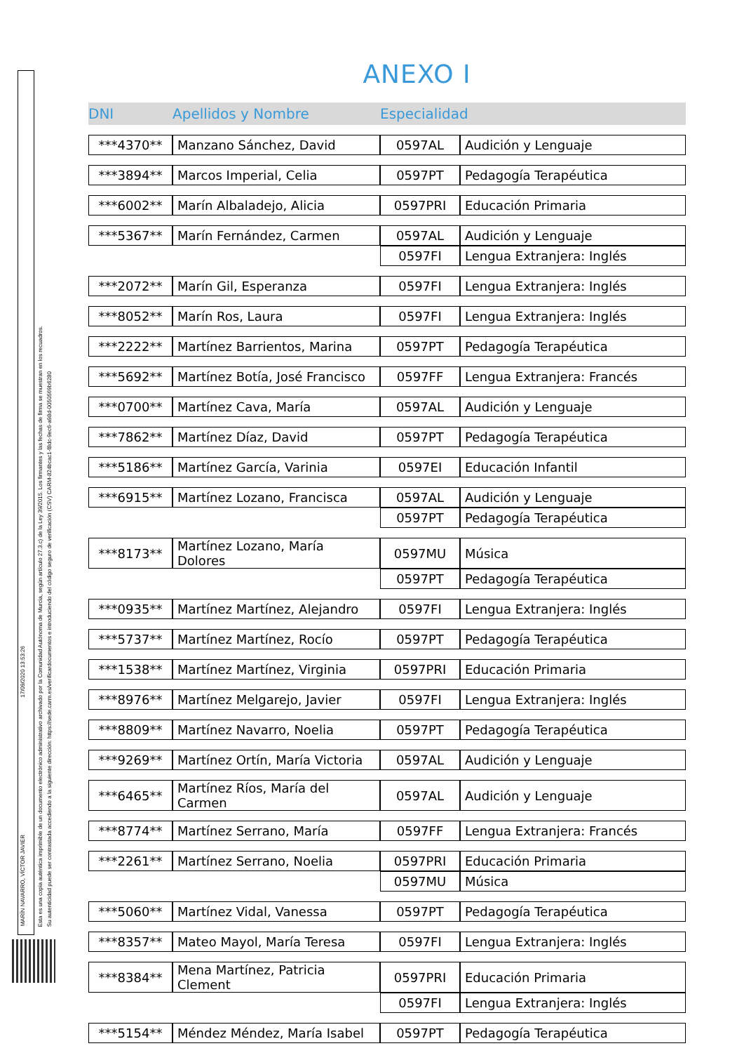MARÍN NAVARRO, VÍCTOR JAVIER
17/09/2020 13:53:26
Esta es una copia auténtica imprimible de un documento electrónico administrativo archivado por la Comunidad Autónoma de Murcia, según artículo 27.3.c) de la Ley 39/2015. Los firmantes y las fechas de firma se muestran en los recuadros.
Su autenticidad puede ser contrastada accediendo a la siguiente dirección: https://sede.carm.es/verificardocumentos e introduciendo del código seguro de verificación (CSV) CARM-824bcac1-f8dc-9ec6-a98d-0050569b6280
ANEXO I
| DNI | Apellidos y Nombre | Especialidad | |
| --- | --- | --- | --- |
| ***4370** | Manzano Sánchez, David | 0597AL | Audición y Lenguaje |
| ***3894** | Marcos Imperial, Celia | 0597PT | Pedagogía Terapéutica |
| ***6002** | Marín Albaladejo, Alicia | 0597PRI | Educación Primaria |
| ***5367** | Marín Fernández, Carmen | 0597AL | Audición y Lenguaje |
| | | 0597FI | Lengua Extranjera: Inglés |
| ***2072** | Marín Gil, Esperanza | 0597FI | Lengua Extranjera: Inglés |
| ***8052** | Marín Ros, Laura | 0597FI | Lengua Extranjera: Inglés |
| ***2222** | Martínez Barrientos, Marina | 0597PT | Pedagogía Terapéutica |
| ***5692** | Martínez Botía, José Francisco | 0597FF | Lengua Extranjera: Francés |
| ***0700** | Martínez Cava, María | 0597AL | Audición y Lenguaje |
| ***7862** | Martínez Díaz, David | 0597PT | Pedagogía Terapéutica |
| ***5186** | Martínez García, Varinia | 0597EI | Educación Infantil |
| ***6915** | Martínez Lozano, Francisca | 0597AL | Audición y Lenguaje |
| | | 0597PT | Pedagogía Terapéutica |
| ***8173** | Martínez Lozano, María Dolores | 0597MU | Música |
| | | 0597PT | Pedagogía Terapéutica |
| ***0935** | Martínez Martínez, Alejandro | 0597FI | Lengua Extranjera: Inglés |
| ***5737** | Martínez Martínez, Rocío | 0597PT | Pedagogía Terapéutica |
| ***1538** | Martínez Martínez, Virginia | 0597PRI | Educación Primaria |
| ***8976** | Martínez Melgarejo, Javier | 0597FI | Lengua Extranjera: Inglés |
| ***8809** | Martínez Navarro, Noelia | 0597PT | Pedagogía Terapéutica |
| ***9269** | Martínez Ortín, María Victoria | 0597AL | Audición y Lenguaje |
| ***6465** | Martínez Ríos, María del Carmen | 0597AL | Audición y Lenguaje |
| ***8774** | Martínez Serrano, María | 0597FF | Lengua Extranjera: Francés |
| ***2261** | Martínez Serrano, Noelia | 0597PRI | Educación Primaria |
| | | 0597MU | Música |
| ***5060** | Martínez Vidal, Vanessa | 0597PT | Pedagogía Terapéutica |
| ***8357** | Mateo Mayol, María Teresa | 0597FI | Lengua Extranjera: Inglés |
| ***8384** | Mena Martínez, Patricia Clement | 0597PRI | Educación Primaria |
| | | 0597FI | Lengua Extranjera: Inglés |
| ***5154** | Méndez Méndez, María Isabel | 0597PT | Pedagogía Terapéutica |